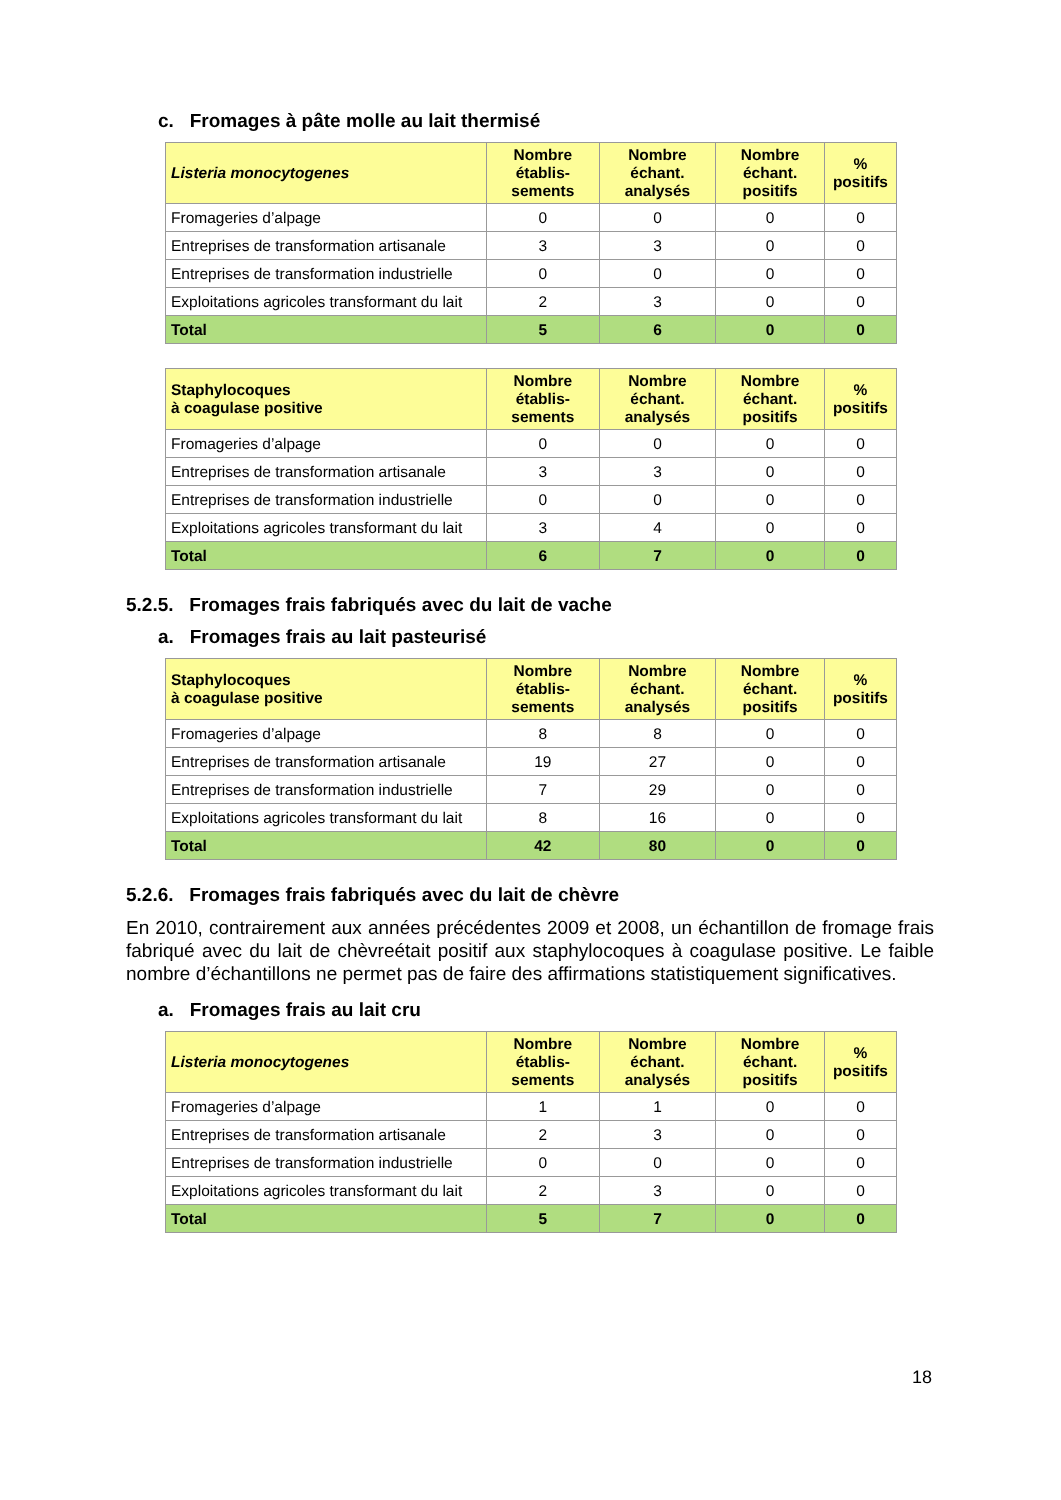c. Fromages à pâte molle au lait thermisé
| Listeria monocytogenes | Nombre établis-sements | Nombre échant. analysés | Nombre échant. positifs | % positifs |
| --- | --- | --- | --- | --- |
| Fromageries d’alpage | 0 | 0 | 0 | 0 |
| Entreprises de transformation artisanale | 3 | 3 | 0 | 0 |
| Entreprises de transformation industrielle | 0 | 0 | 0 | 0 |
| Exploitations agricoles transformant du lait | 2 | 3 | 0 | 0 |
| Total | 5 | 6 | 0 | 0 |
| Staphylocoques à coagulase positive | Nombre établis-sements | Nombre échant. analysés | Nombre échant. positifs | % positifs |
| --- | --- | --- | --- | --- |
| Fromageries d’alpage | 0 | 0 | 0 | 0 |
| Entreprises de transformation artisanale | 3 | 3 | 0 | 0 |
| Entreprises de transformation industrielle | 0 | 0 | 0 | 0 |
| Exploitations agricoles transformant du lait | 3 | 4 | 0 | 0 |
| Total | 6 | 7 | 0 | 0 |
5.2.5. Fromages frais fabriqués avec du lait de vache
a. Fromages frais au lait pasteurisé
| Staphylocoques à coagulase positive | Nombre établis-sements | Nombre échant. analysés | Nombre échant. positifs | % positifs |
| --- | --- | --- | --- | --- |
| Fromageries d’alpage | 8 | 8 | 0 | 0 |
| Entreprises de transformation artisanale | 19 | 27 | 0 | 0 |
| Entreprises de transformation industrielle | 7 | 29 | 0 | 0 |
| Exploitations agricoles transformant du lait | 8 | 16 | 0 | 0 |
| Total | 42 | 80 | 0 | 0 |
5.2.6. Fromages frais fabriqués avec du lait de chèvre
En 2010, contrairement aux années précédentes 2009 et 2008, un échantillon de fromage frais fabriqué avec du lait de chèvreétait positif aux staphylocoques à coagulase positive. Le faible nombre d’échantillons ne permet pas de faire des affirmations statistiquement significatives.
a. Fromages frais au lait cru
| Listeria monocytogenes | Nombre établis-sements | Nombre échant. analysés | Nombre échant. positifs | % positifs |
| --- | --- | --- | --- | --- |
| Fromageries d’alpage | 1 | 1 | 0 | 0 |
| Entreprises de transformation artisanale | 2 | 3 | 0 | 0 |
| Entreprises de transformation industrielle | 0 | 0 | 0 | 0 |
| Exploitations agricoles transformant du lait | 2 | 3 | 0 | 0 |
| Total | 5 | 7 | 0 | 0 |
18